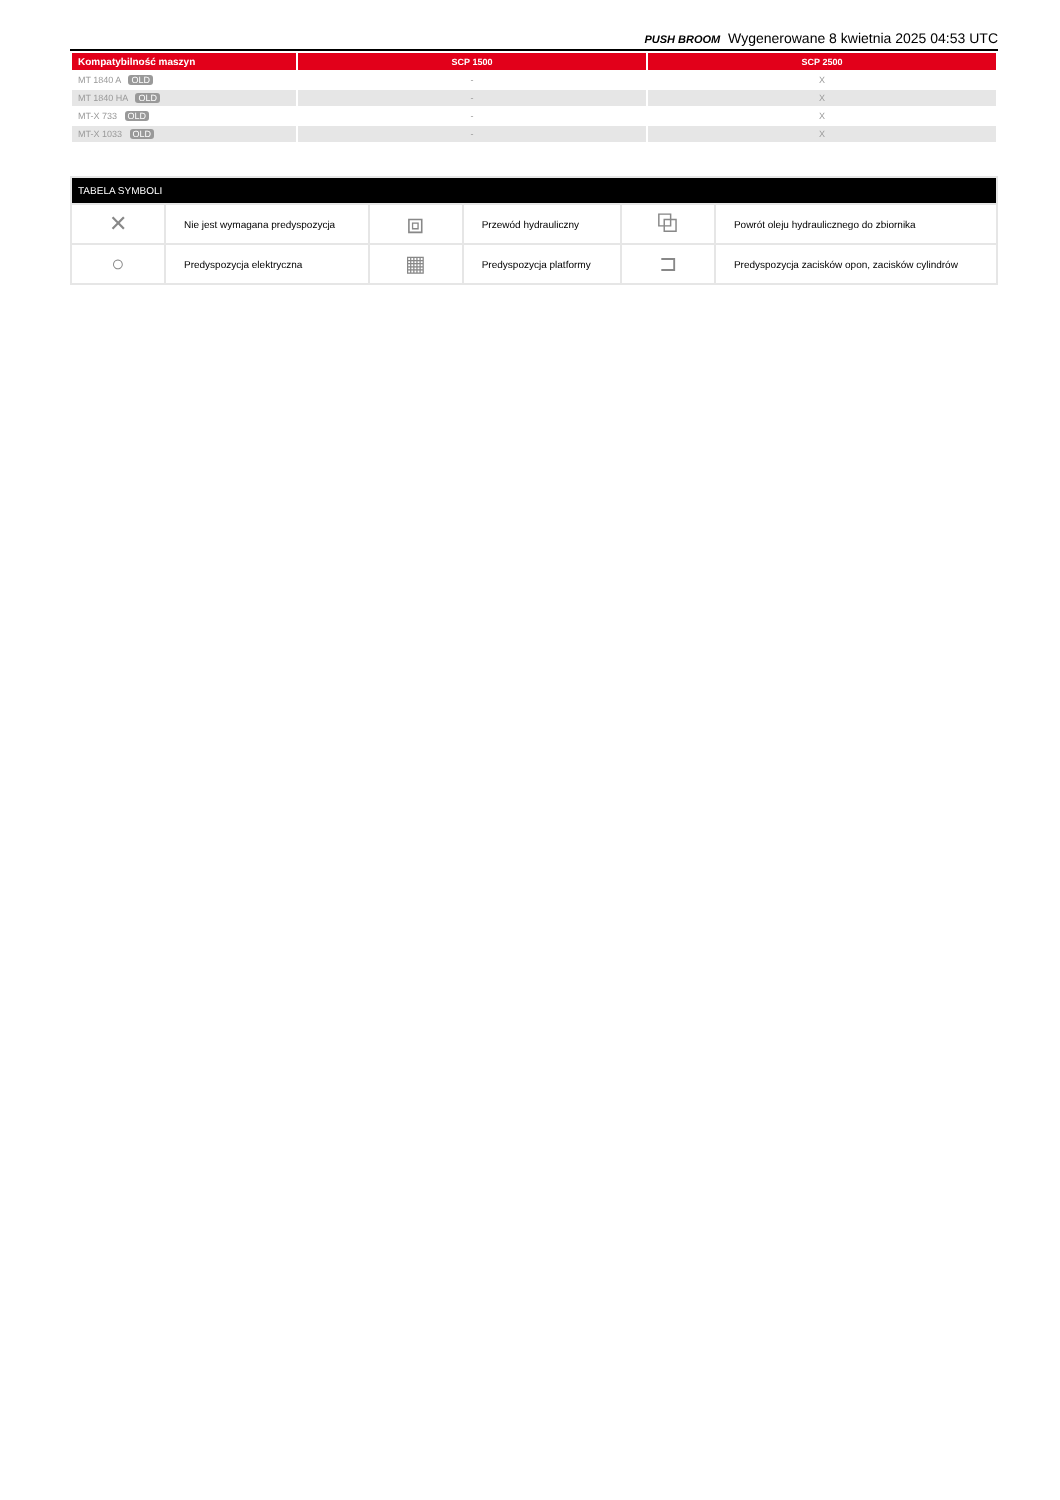PUSH BROOM Wygenerowane 8 kwietnia 2025 04:53 UTC
| Kompatybilność maszyn | SCP 1500 | SCP 2500 |
| --- | --- | --- |
| MT 1840 A OLD | - | X |
| MT 1840 HA OLD | - | X |
| MT-X 733 OLD | - | X |
| MT-X 1033 OLD | - | X |
| TABELA SYMBOLI | | | | | |
| --- | --- | --- | --- | --- | --- |
| ✕ | Nie jest wymagana predyspozycja | ⧈ | Przewód hydrauliczny | ⧉ | Powrót oleju hydraulicznego do zbiornika |
| ○ | Predyspozycja elektryczna | ▦ | Predyspozycja platformy | ⊐ | Predyspozycja zacisków opon, zacisków cylindrów |